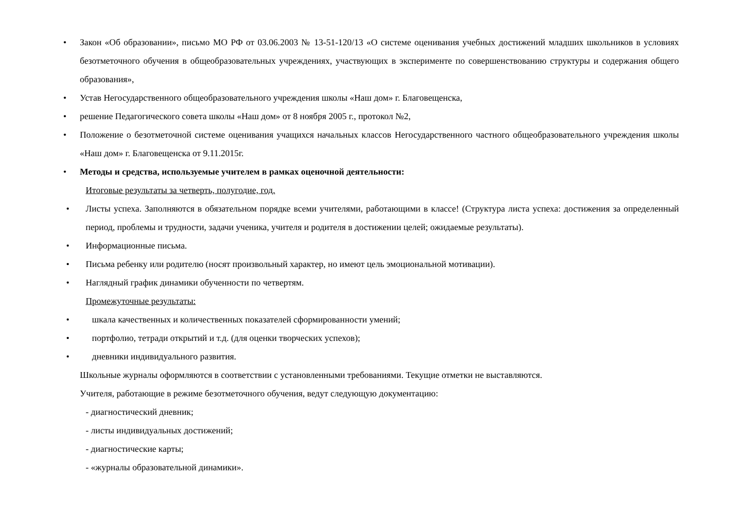• Закон «Об образовании», письмо МО РФ от 03.06.2003 № 13-51-120/13 «О системе оценивания учебных достижений младших школьников в условиях безотметочного обучения в общеобразовательных учреждениях, участвующих в эксперименте по совершенствованию структуры и содержания общего образования»,
• Устав Негосударственного общеобразовательного учреждения школы «Наш дом» г. Благовещенска,
• решение Педагогического совета школы «Наш дом» от 8 ноября 2005 г., протокол №2,
• Положение о безотметочной системе оценивания учащихся начальных классов Негосударственного частного общеобразовательного учреждения школы «Наш дом» г. Благовещенска от 9.11.2015г.
• Методы и средства, используемые учителем в рамках оценочной деятельности:
Итоговые результаты за четверть, полугодие, год.
• Листы успеха. Заполняются в обязательном порядке всеми учителями, работающими в классе! (Структура листа успеха: достижения за определенный период, проблемы и трудности, задачи ученика, учителя и родителя в достижении целей; ожидаемые результаты).
• Информационные письма.
• Письма ребенку или родителю (носят произвольный характер, но имеют цель эмоциональной мотивации).
• Наглядный график динамики обученности по четвертям.
Промежуточные результаты:
• шкала качественных и количественных показателей сформированности умений;
• портфолио, тетради открытий и т.д. (для оценки творческих успехов);
• дневники индивидуального развития.
Школьные журналы оформляются в соответствии с установленными требованиями. Текущие отметки не выставляются.
Учителя, работающие в режиме безотметочного обучения, ведут следующую документацию:
- диагностический дневник;
- листы индивидуальных достижений;
- диагностические карты;
- «журналы образовательной динамики».